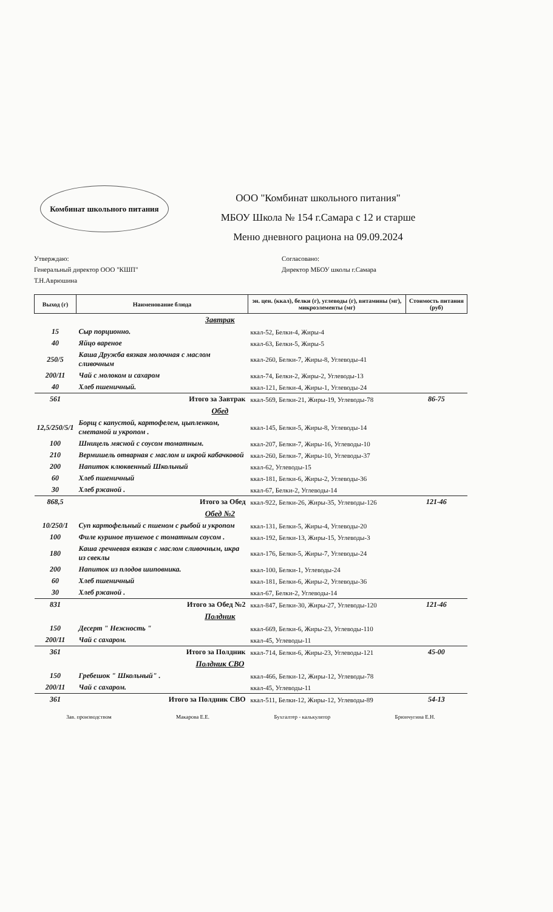Комбинат школьного питания
ООО "Комбинат школьного питания"
МБОУ Школа № 154 г.Самара с 12 и старше
Меню дневного рациона на 09.09.2024
Утверждаю:
Генеральный директор ООО "КШП"
Т.Н.Аврюшина
Согласовано:
Директор МБОУ школы г.Самара
| Выход (г) | Наименование блюда | эн. цен. (ккал), белки (г), углеводы (г), витамины (мг), микроэлементы (мг) | Стоимость питания (руб) |
| --- | --- | --- | --- |
| Завтрак | | | |
| 15 | Сыр порционно. | ккал-52, Белки-4, Жиры-4 | |
| 40 | Яйцо вареное | ккал-63, Белки-5, Жиры-5 | |
| 250/5 | Каша Дружба вязкая молочная с маслом сливочным | ккал-260, Белки-7, Жиры-8, Углеводы-41 | |
| 200/11 | Чай с молоком и сахаром | ккал-74, Белки-2, Жиры-2, Углеводы-13 | |
| 40 | Хлеб пшеничный. | ккал-121, Белки-4, Жиры-1, Углеводы-24 | |
| 561 | Итого за Завтрак | ккал-569, Белки-21, Жиры-19, Углеводы-78 | 86-75 |
| Обед | | | |
| 12,5/250/5/1 | Борщ с капустой, картофелем, цыпленком, сметаной и укропом . | ккал-145, Белки-5, Жиры-8, Углеводы-14 | |
| 100 | Шницель мясной с соусом томатным. | ккал-207, Белки-7, Жиры-16, Углеводы-10 | |
| 210 | Вермишель отварная с маслом и икрой кабачковой | ккал-260, Белки-7, Жиры-10, Углеводы-37 | |
| 200 | Напиток клюквенный Школьный | ккал-62, Углеводы-15 | |
| 60 | Хлеб пшеничный | ккал-181, Белки-6, Жиры-2, Углеводы-36 | |
| 30 | Хлеб ржаной . | ккал-67, Белки-2, Углеводы-14 | |
| 868,5 | Итого за Обед | ккал-922, Белки-26, Жиры-35, Углеводы-126 | 121-46 |
| Обед №2 | | | |
| 10/250/1 | Суп картофельный с пшеном с рыбой и укропом | ккал-131, Белки-5, Жиры-4, Углеводы-20 | |
| 100 | Филе куриное тушеное с томатным соусом . | ккал-192, Белки-13, Жиры-15, Углеводы-3 | |
| 180 | Каша гречневая вязкая с маслом сливочным, икра из свеклы | ккал-176, Белки-5, Жиры-7, Углеводы-24 | |
| 200 | Напиток из плодов шиповника. | ккал-100, Белки-1, Углеводы-24 | |
| 60 | Хлеб пшеничный | ккал-181, Белки-6, Жиры-2, Углеводы-36 | |
| 30 | Хлеб ржаной . | ккал-67, Белки-2, Углеводы-14 | |
| 831 | Итого за Обед №2 | ккал-847, Белки-30, Жиры-27, Углеводы-120 | 121-46 |
| Полдник | | | |
| 150 | Десерт " Нежность " | ккал-669, Белки-6, Жиры-23, Углеводы-110 | |
| 200/11 | Чай с сахаром. | ккал-45, Углеводы-11 | |
| 361 | Итого за Полдник | ккал-714, Белки-6, Жиры-23, Углеводы-121 | 45-00 |
| Полдник СВО | | | |
| 150 | Гребешок " Школьный" . | ккал-466, Белки-12, Жиры-12, Углеводы-78 | |
| 200/11 | Чай с сахаром. | ккал-45, Углеводы-11 | |
| 361 | Итого за Полдник СВО | ккал-511, Белки-12, Жиры-12, Углеводы-89 | 54-13 |
Зав. производством Макарова Е.Е. Бухгалтер - калькулятор Брюнчугина Е.Н.